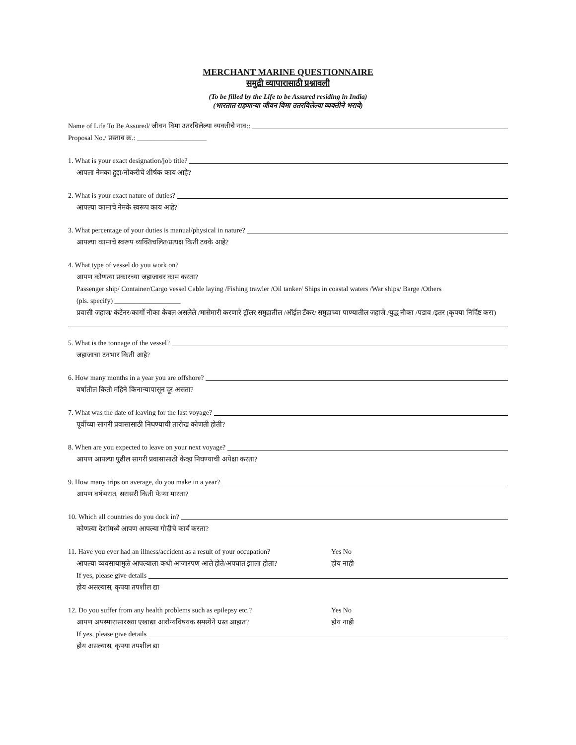MERCHANT MARINE QUESTIONNAIRE
समुद्री व्यापारासाठी प्रश्नावली
(To be filled by the Life to be Assured residing in India)
(भारतात राहणाऱ्या जीवन विमा उतरविलेल्या व्यक्तीने भरावे)
Name of Life To Be Assured/ जीवन विमा उतरविलेल्या व्यक्तीचे नाव::
Proposal No./ प्रस्ताव क्र.: ____________________
1. What is your exact designation/job title?
आपला नेमका हुद्दा/नोकरीचे शीर्षक काय आहे?
2. What is your exact nature of duties?
आपल्या कामाचे नेमके स्वरूप काय आहे?
3. What percentage of your duties is manual/physical in nature?
आपल्या कामाचे स्वरूप व्यक्तिचलित/प्रत्यक्ष किती टक्के आहे?
4. What type of vessel do you work on?
आपण कोणत्या प्रकारच्या जहाजावर काम करता?
Passenger ship/ Container/Cargo vessel Cable laying /Fishing trawler /Oil tanker/ Ships in coastal waters /War ships/ Barge /Others
(pls. specify) ___________________
प्रवासी जहाज/ कंटेनर/कार्गो नौका केबल असलेले /मासेमारी करणारे ट्रॉलर समुद्रातील /ऑईल टँकर/ समुद्राच्या पाण्यातील जहाजे /युद्ध नौका /पडाव /इतर (कृपया निर्दिष्ट करा)
5. What is the tonnage of the vessel?
जहाजाचा टनभार किती आहे?
6. How many months in a year you are offshore?
वर्षातील किती महिने किनाऱ्यापासून दूर असता?
7. What was the date of leaving for the last voyage?
पूर्वीच्या सागरी प्रवासासाठी निघण्याची तारीख कोणती होती?
8. When are you expected to leave on your next voyage?
आपण आपल्या पुढील सागरी प्रवासासाठी केव्हा निघण्याची अपेक्षा करता?
9. How many trips on average, do you make in a year?
आपण वर्षभरात, सरासरी किती फेऱ्या मारता?
10. Which all countries do you dock in?
कोणत्या देशांमध्ये आपण आपल्या गोदीचे कार्य करता?
11. Have you ever had an illness/accident as a result of your occupation? Yes No
आपल्या व्यवसायामुळे आपल्याला कधी आजारपण आले होते/अपघात झाला होता? होय नाही
If yes, please give details
होय असल्यास, कृपया तपशील द्या
12. Do you suffer from any health problems such as epilepsy etc.? Yes No
आपण अपस्मारासारख्या एखाद्या आरोग्यविषयक समस्येने ग्रस्त आहात? होय नाही
If yes, please give details
होय असल्यास, कृपया तपशील द्या